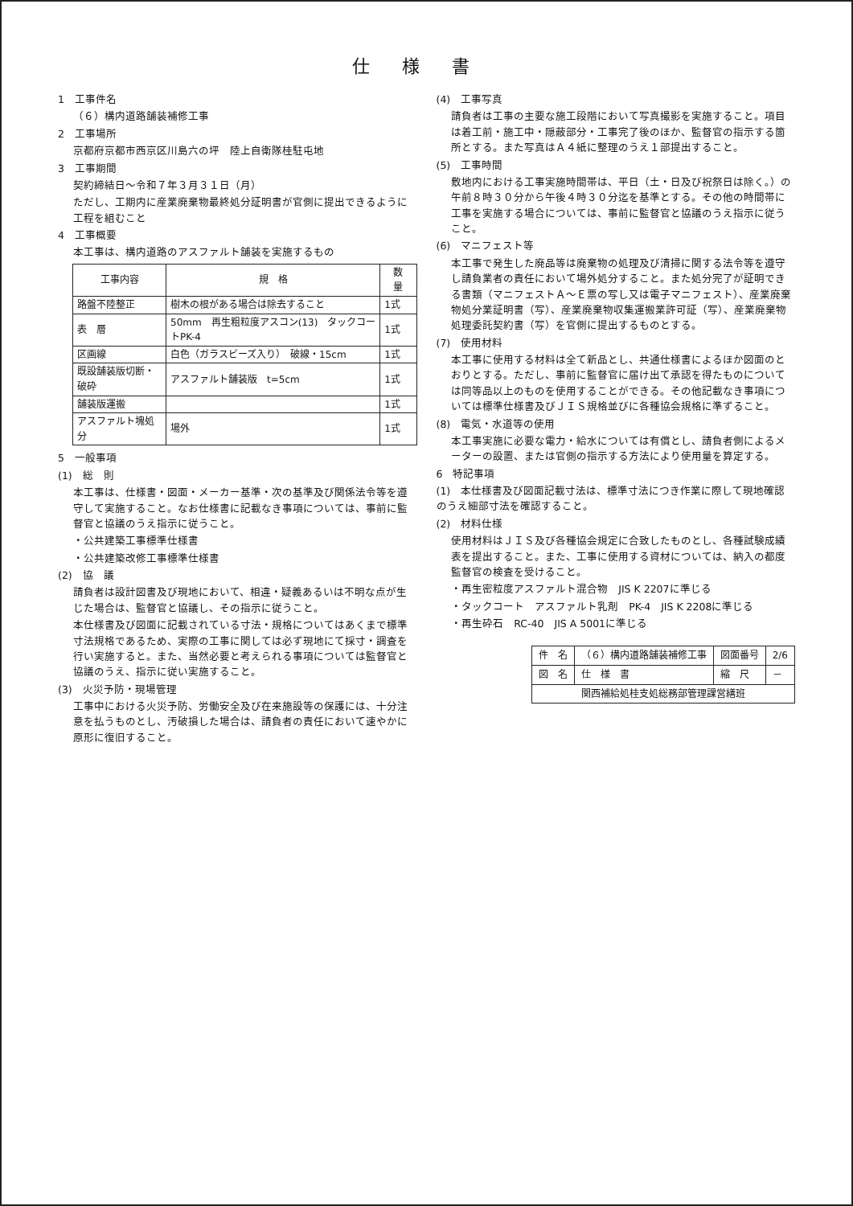仕様書
1　工事件名
（６）構内道路舗装補修工事
2　工事場所
京都府京都市西京区川島六の坪　陸上自衛隊桂駐屯地
3　工事期間
契約締結日～令和７年３月３１日（月）
ただし、工期内に産業廃棄物最終処分証明書が官側に提出できるように工程を組むこと
4　工事概要
本工事は、構内道路のアスファルト舗装を実施するもの
| 工事内容 | 規 格 | 数 量 |
| --- | --- | --- |
| 路盤不陸整正 | 樹木の根がある場合は除去すること | 1式 |
| 表 層 | 50mm 再生粗粒度アスコン(13) タックコートPK-4 | 1式 |
| 区画線 | 白色（ガラスビーズ入り） 破線・15cm | 1式 |
| 既設舗装版切断・破砕 | アスファルト舗装版 t=5cm | 1式 |
| 舗装版運搬 | | 1式 |
| アスファルト塊処分 | 場外 | 1式 |
5　一般事項
(1)　総　則
本工事は、仕様書・図面・メーカー基準・次の基準及び関係法令等を遵守して実施すること。なお仕様書に記載なき事項については、事前に監督官と協議のうえ指示に従うこと。
・公共建築工事標準仕様書
・公共建築改修工事標準仕様書
(2)　協　議
請負者は設計図書及び現地において、相違・疑義あるいは不明な点が生じた場合は、監督官と協議し、その指示に従うこと。
本仕様書及び図面に記載されている寸法・規格についてはあくまで標準寸法規格であるため、実際の工事に関しては必ず現地にて採寸・調査を行い実施すると。また、当然必要と考えられる事項については監督官と協議のうえ、指示に従い実施すること。
(3)　火災予防・現場管理
工事中における火災予防、労働安全及び在来施設等の保護には、十分注意を払うものとし、汚破損した場合は、請負者の責任において速やかに原形に復旧すること。
(4)　工事写真
請負者は工事の主要な施工段階において写真撮影を実施すること。項目は着工前・施工中・隠蔽部分・工事完了後のほか、監督官の指示する箇所とする。また写真はＡ４紙に整理のうえ１部提出すること。
(5)　工事時間
敷地内における工事実施時間帯は、平日（土・日及び祝祭日は除く。）の午前８時３０分から午後４時３０分迄を基準とする。その他の時間帯に工事を実施する場合については、事前に監督官と協議のうえ指示に従うこと。
(6)　マニフェスト等
本工事で発生した廃品等は廃棄物の処理及び清掃に関する法令等を遵守し請負業者の責任において場外処分すること。また処分完了が証明できる書類（マニフェストＡ～Ｅ票の写し又は電子マニフェスト）、産業廃棄物処分業証明書（写）、産業廃棄物収集運搬業許可証（写）、産業廃棄物処理委託契約書（写）を官側に提出するものとする。
(7)　使用材料
本工事に使用する材料は全て新品とし、共通仕様書によるほか図面のとおりとする。ただし、事前に監督官に届け出て承認を得たものについては同等品以上のものを使用することができる。その他記載なき事項については標準仕様書及びＪＩＳ規格並びに各種協会規格に準ずること。
(8)　電気・水道等の使用
本工事実施に必要な電力・給水については有償とし、請負者側によるメーターの設置、または官側の指示する方法により使用量を算定する。
6　特記事項
(1)　本仕様書及び図面記載寸法は、標準寸法につき作業に際して現地確認のうえ細部寸法を確認すること。
(2)　材料仕様
使用材料はＪＩＳ及び各種協会規定に合致したものとし、各種試験成績表を提出すること。また、工事に使用する資材については、納入の都度監督官の検査を受けること。
・再生密粒度アスファルト混合物　JIS K 2207に準じる
・タックコート　アスファルト乳剤　PK-4　JIS K 2208に準じる
・再生砕石　RC-40　JIS A 5001に準じる
| 件 名 | （６）構内道路舗装補修工事 | 図面番号 | 2/6 |
| 図 名 | 仕 様 書 | 縮 尺 | － |
| 関西補給処桂支処総務部管理課営繕班 | | | |